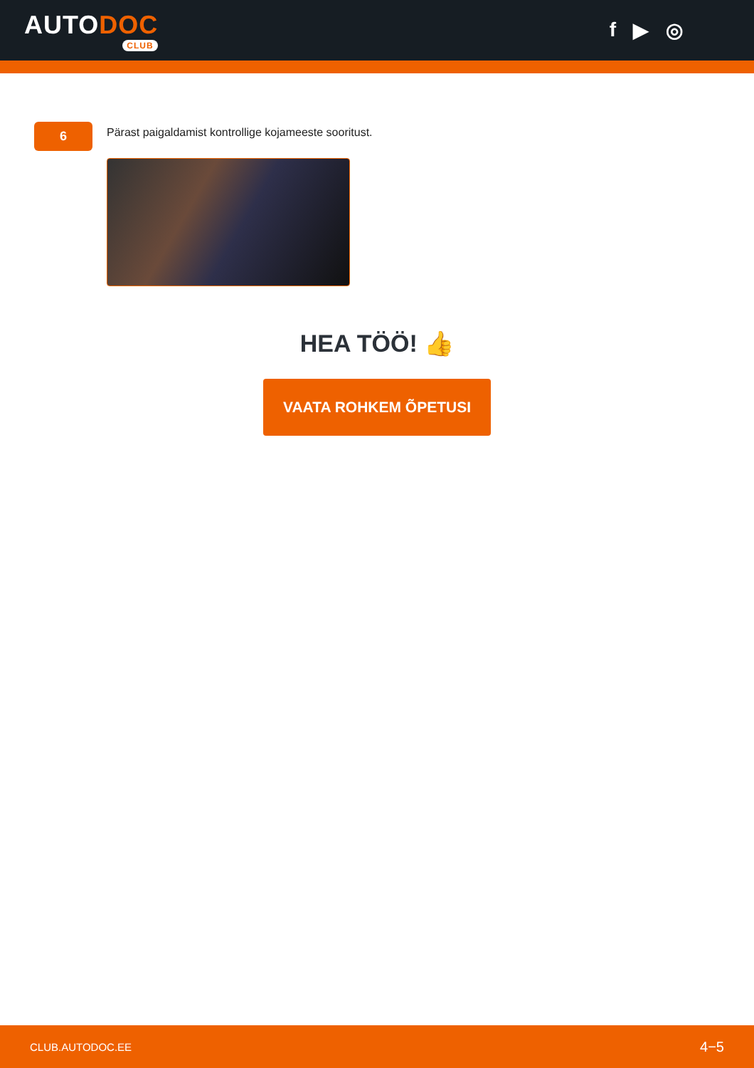AUTODOC
CLUB
f ▶ ◎
6
Pärast paigaldamist kontrollige kojameeste sooritust.
HEA TÖÖ! 👍
VAATA ROHKEM ÕPETUSI
CLUB.AUTODOC.EE 4−5